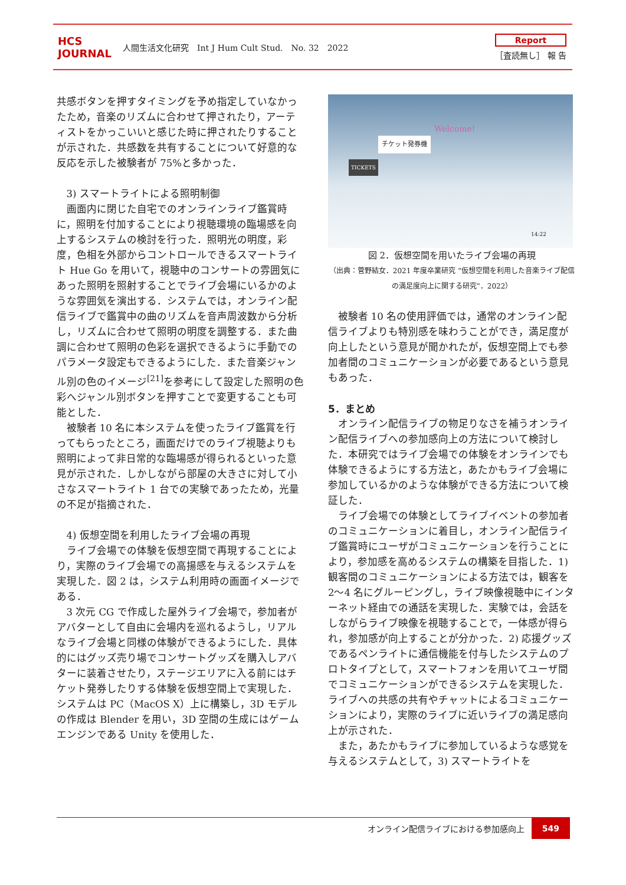HCS JOURNAL
人間生活文化研究　Int J Hum Cult Stud.　No. 32　2022
Report
［査読無し］ 報 告
共感ボタンを押すタイミングを予め指定していなかったため，音楽のリズムに合わせて押されたり，アーティストをかっこいいと感じた時に押されたりすることが示された．共感数を共有することについて好意的な反応を示した被験者が 75%と多かった．
3) スマートライトによる照明制御
画面内に閉じた自宅でのオンラインライブ鑑賞時に，照明を付加することにより視聴環境の臨場感を向上するシステムの検討を行った．照明光の明度，彩度，色相を外部からコントロールできるスマートライト Hue Go を用いて，視聴中のコンサートの雰囲気にあった照明を照射することでライブ会場にいるかのような雰囲気を演出する．システムでは，オンライン配信ライブで鑑賞中の曲のリズムを音声周波数から分析し，リズムに合わせて照明の明度を調整する．また曲調に合わせて照明の色彩を選択できるように手動でのパラメータ設定もできるようにした．また音楽ジャンル別の色のイメージ<sup>[21]</sup>を参考にして設定した照明の色彩へジャンル別ボタンを押すことで変更することも可能とした．
被験者 10 名に本システムを使ったライブ鑑賞を行ってもらったところ，画面だけでのライブ視聴よりも照明によって非日常的な臨場感が得られるといった意見が示された．しかしながら部屋の大きさに対して小さなスマートライト 1 台での実験であったため，光量の不足が指摘された．
4) 仮想空間を利用したライブ会場の再現
ライブ会場での体験を仮想空間で再現することにより，実際のライブ会場での高揚感を与えるシステムを実現した．図 2 は，システム利用時の画面イメージである．
3 次元 CG で作成した屋外ライブ会場で，参加者がアバターとして自由に会場内を巡れるようし，リアルなライブ会場と同様の体験ができるようにした．具体的にはグッズ売り場でコンサートグッズを購入しアバターに装着させたり，ステージエリアに入る前にはチケット発券したりする体験を仮想空間上で実現した．システムは PC（MacOS X）上に構築し，3D モデルの作成は Blender を用い，3D 空間の生成にはゲームエンジンである Unity を使用した．
チケット発券機
Welcome!
TICKETS
14:22
図 2．仮想空間を用いたライブ会場の再現
（出典：菅野結女．2021 年度卒業研究 “仮想空間を利用した音楽ライブ配信の満足度向上に関する研究”．2022）
被験者 10 名の使用評価では，通常のオンライン配信ライブよりも特別感を味わうことができ，満足度が向上したという意見が聞かれたが，仮想空間上でも参加者間のコミュニケーションが必要であるという意見もあった．
5．まとめ
オンライン配信ライブの物足りなさを補うオンライン配信ライブへの参加感向上の方法について検討した．本研究ではライブ会場での体験をオンラインでも体験できるようにする方法と，あたかもライブ会場に参加しているかのような体験ができる方法について検証した．
ライブ会場での体験としてライブイベントの参加者のコミュニケーションに着目し，オンライン配信ライブ鑑賞時にユーザがコミュニケーションを行うことにより，参加感を高めるシステムの構築を目指した．1) 観客間のコミュニケーションによる方法では，観客を 2～4 名にグルーピングし，ライブ映像視聴中にインターネット経由での通話を実現した．実験では，会話をしながらライブ映像を視聴することで，一体感が得られ，参加感が向上することが分かった．2) 応援グッズであるペンライトに通信機能を付与したシステムのプロトタイプとして，スマートフォンを用いてユーザ間でコミュニケーションができるシステムを実現した．ライブへの共感の共有やチャットによるコミュニケーションにより，実際のライブに近いライブの満足感向上が示された．
また，あたかもライブに参加しているような感覚を与えるシステムとして，3) スマートライトを
オンライン配信ライブにおける参加感向上 549